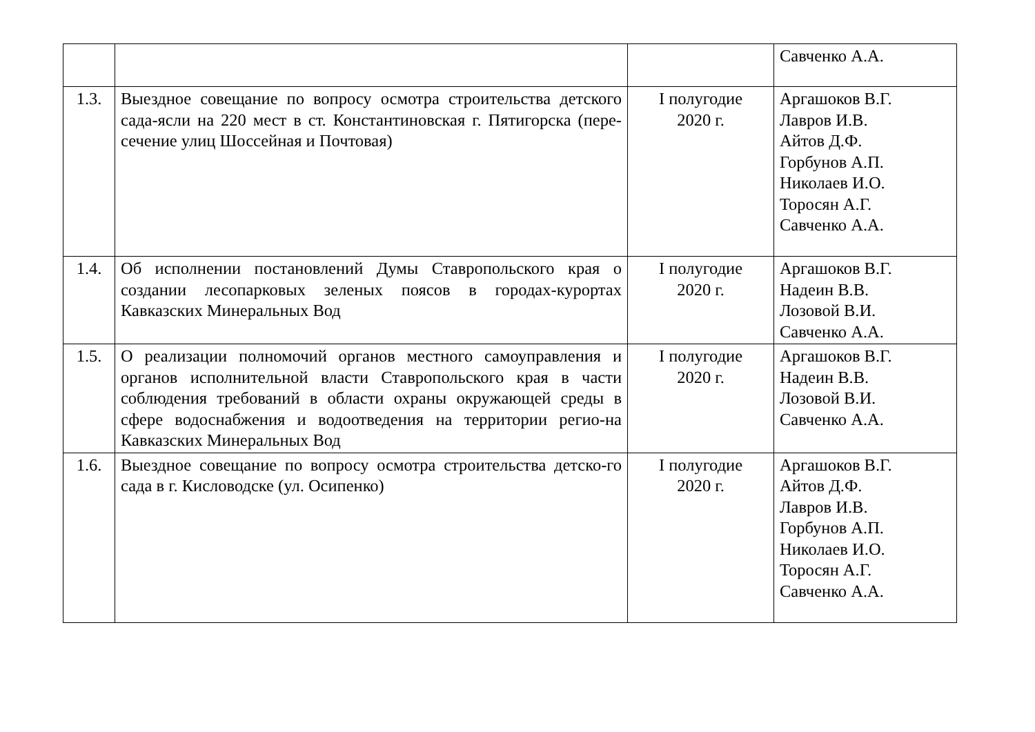| | | | Савченко А.А. |
| 1.3. | Выездное совещание по вопросу осмотра строительства детского сада-ясли на 220 мест в ст. Константиновская г. Пятигорска (пере-сечение улиц Шоссейная и Почтовая) | I полугодие 2020 г. | Аргашоков В.Г. Лавров И.В. Айтов Д.Ф. Горбунов А.П. Николаев И.О. Торосян А.Г. Савченко А.А. |
| 1.4. | Об исполнении постановлений Думы Ставропольского края о создании лесопарковых зеленых поясов в городах-курортах Кавказских Минеральных Вод | I полугодие 2020 г. | Аргашоков В.Г. Надеин В.В. Лозовой В.И. Савченко А.А. |
| 1.5. | О реализации полномочий органов местного самоуправления и органов исполнительной власти Ставропольского края в части соблюдения требований в области охраны окружающей среды в сфере водоснабжения и водоотведения на территории регио-на Кавказских Минеральных Вод | I полугодие 2020 г. | Аргашоков В.Г. Надеин В.В. Лозовой В.И. Савченко А.А. |
| 1.6. | Выездное совещание по вопросу осмотра строительства детско-го сада в г. Кисловодске (ул. Осипенко) | I полугодие 2020 г. | Аргашоков В.Г. Айтов Д.Ф. Лавров И.В. Горбунов А.П. Николаев И.О. Торосян А.Г. Савченко А.А. |